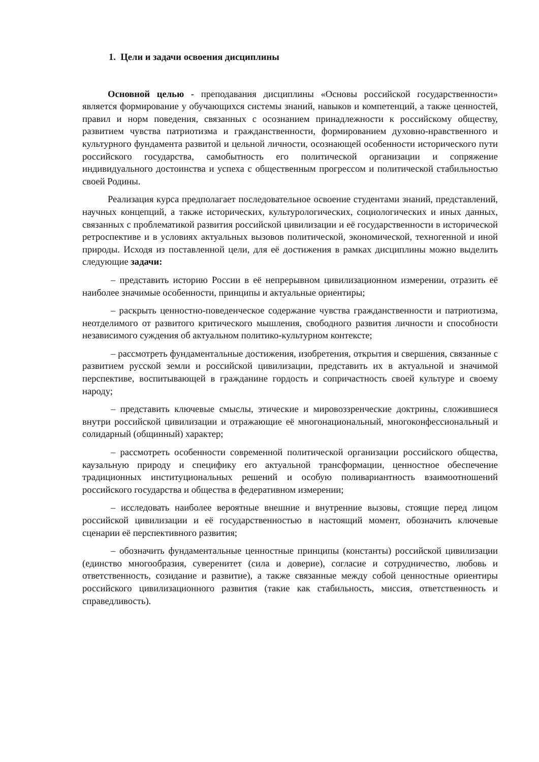1. Цели и задачи освоения дисциплины
Основной целью - преподавания дисциплины «Основы российской государственности» является формирование у обучающихся системы знаний, навыков и компетенций, а также ценностей, правил и норм поведения, связанных с осознанием принадлежности к российскому обществу, развитием чувства патриотизма и гражданственности, формированием духовно-нравственного и культурного фундамента развитой и цельной личности, осознающей особенности исторического пути российского государства, самобытность его политической организации и сопряжение индивидуального достоинства и успеха с общественным прогрессом и политической стабильностью своей Родины.
Реализация курса предполагает последовательное освоение студентами знаний, представлений, научных концепций, а также исторических, культурологических, социологических и иных данных, связанных с проблематикой развития российской цивилизации и её государственности в исторической ретроспективе и в условиях актуальных вызовов политической, экономической, техногенной и иной природы. Исходя из поставленной цели, для её достижения в рамках дисциплины можно выделить следующие задачи:
– представить историю России в её непрерывном цивилизационном измерении, отразить её наиболее значимые особенности, принципы и актуальные ориентиры;
– раскрыть ценностно-поведенческое содержание чувства гражданственности и патриотизма, неотделимого от развитого критического мышления, свободного развития личности и способности независимого суждения об актуальном политико-культурном контексте;
– рассмотреть фундаментальные достижения, изобретения, открытия и свершения, связанные с развитием русской земли и российской цивилизации, представить их в актуальной и значимой перспективе, воспитывающей в гражданине гордость и сопричастность своей культуре и своему народу;
– представить ключевые смыслы, этические и мировоззренческие доктрины, сложившиеся внутри российской цивилизации и отражающие её многонациональный, многоконфессиональный и солидарный (общинный) характер;
– рассмотреть особенности современной политической организации российского общества, каузальную природу и специфику его актуальной трансформации, ценностное обеспечение традиционных институциональных решений и особую поливариантность взаимоотношений российского государства и общества в федеративном измерении;
– исследовать наиболее вероятные внешние и внутренние вызовы, стоящие перед лицом российской цивилизации и её государственностью в настоящий момент, обозначить ключевые сценарии её перспективного развития;
– обозначить фундаментальные ценностные принципы (константы) российской цивилизации (единство многообразия, суверенитет (сила и доверие), согласие и сотрудничество, любовь и ответственность, созидание и развитие), а также связанные между собой ценностные ориентиры российского цивилизационного развития (такие как стабильность, миссия, ответственность и справедливость).